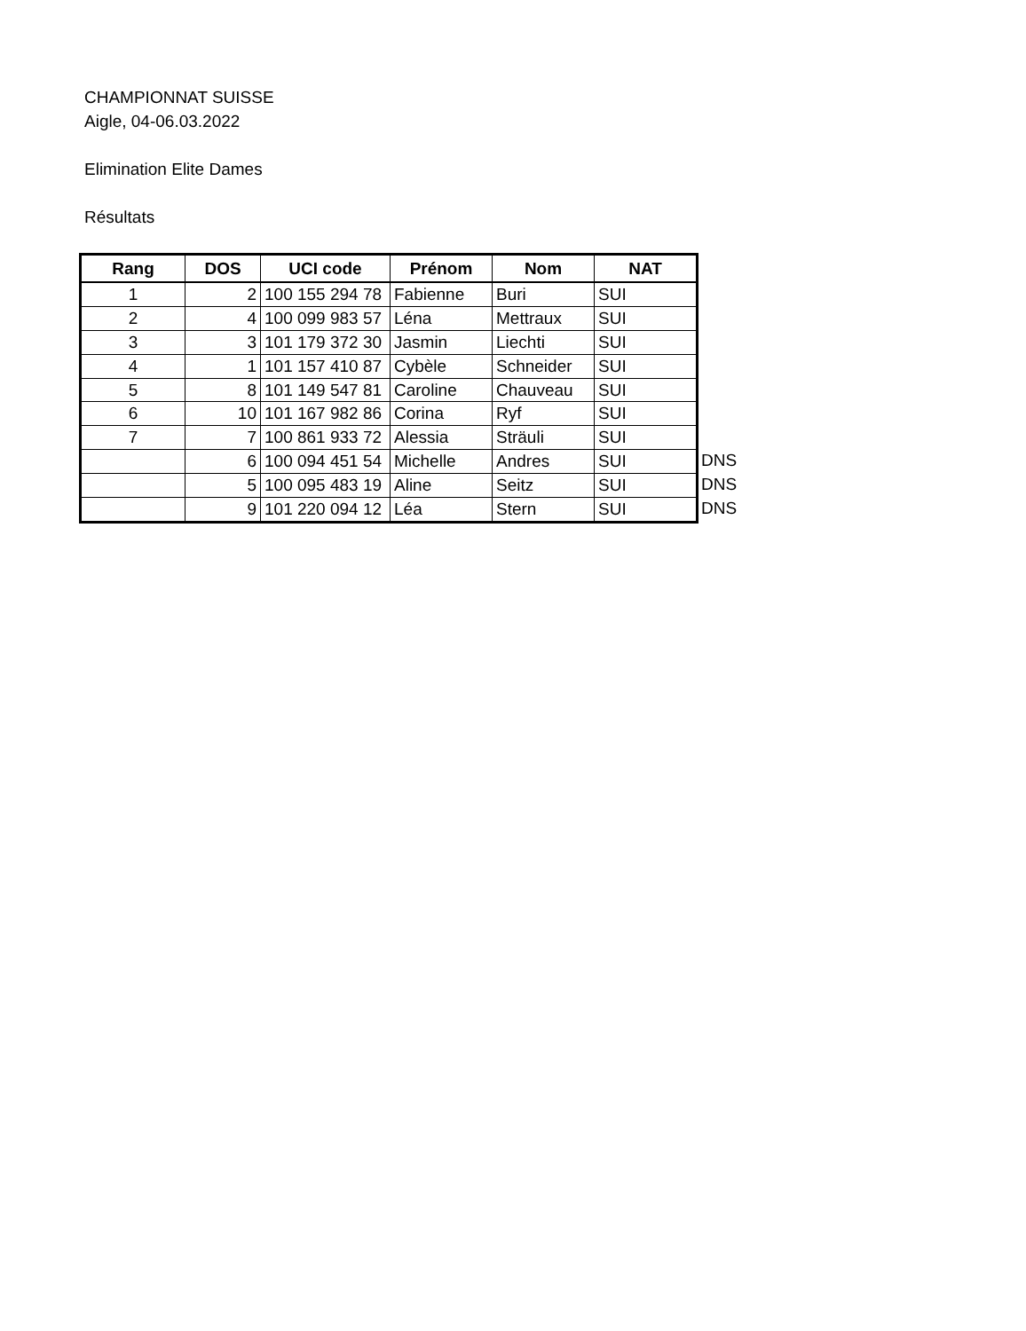CHAMPIONNAT SUISSE
Aigle, 04-06.03.2022
Elimination Elite Dames
Résultats
| Rang | DOS | UCI code | Prénom | Nom | NAT |
| --- | --- | --- | --- | --- | --- |
| 1 | 2 | 100 155 294 78 | Fabienne | Buri | SUI |
| 2 | 4 | 100 099 983 57 | Léna | Mettraux | SUI |
| 3 | 3 | 101 179 372 30 | Jasmin | Liechti | SUI |
| 4 | 1 | 101 157 410 87 | Cybèle | Schneider | SUI |
| 5 | 8 | 101 149 547 81 | Caroline | Chauveau | SUI |
| 6 | 10 | 101 167 982 86 | Corina | Ryf | SUI |
| 7 | 7 | 100 861 933 72 | Alessia | Sträuli | SUI |
| | 6 | 100 094 451 54 | Michelle | Andres | SUI |
| | 5 | 100 095 483 19 | Aline | Seitz | SUI |
| | 9 | 101 220 094 12 | Léa | Stern | SUI |
DNS
DNS
DNS